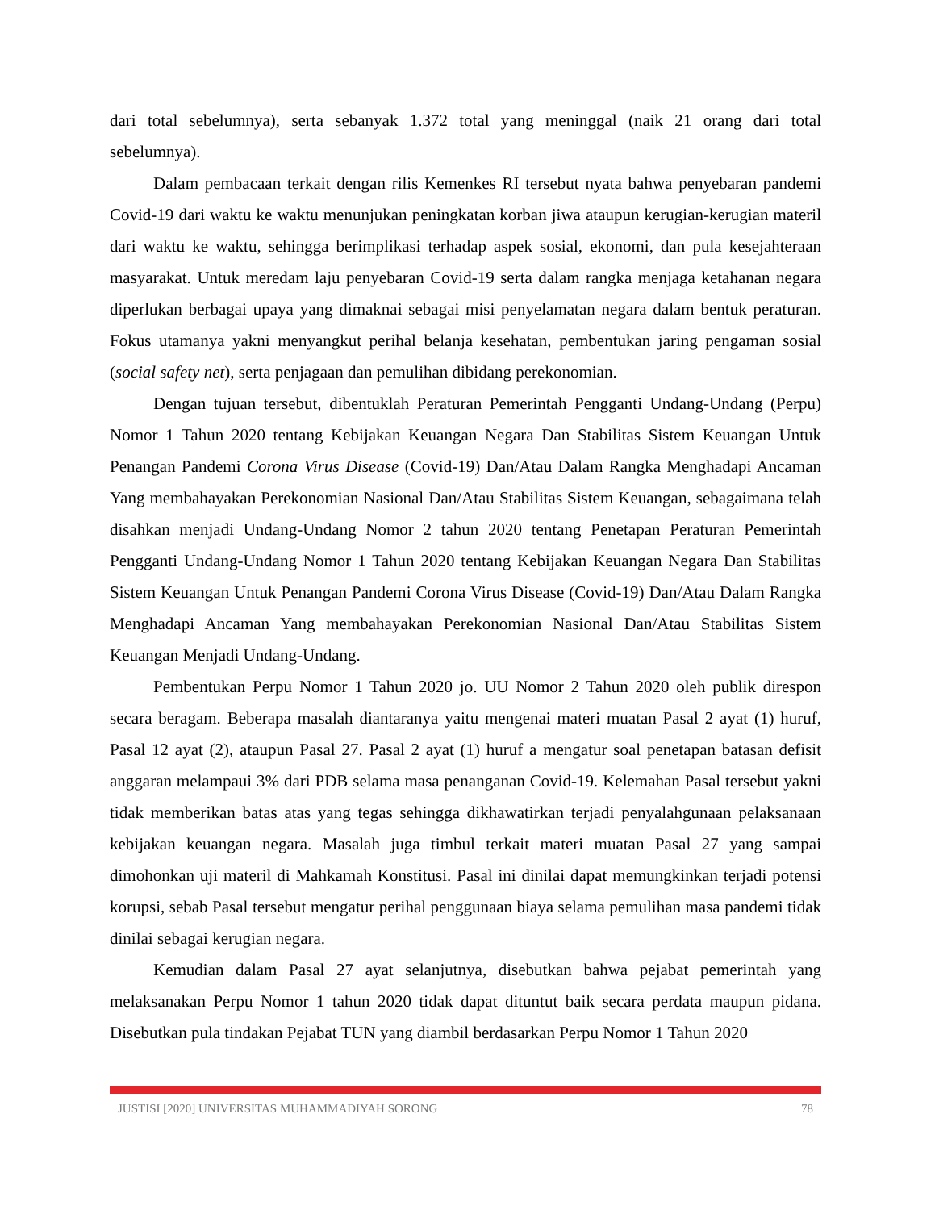dari total sebelumnya), serta sebanyak 1.372 total yang meninggal (naik 21 orang dari total sebelumnya).
Dalam pembacaan terkait dengan rilis Kemenkes RI tersebut nyata bahwa penyebaran pandemi Covid-19 dari waktu ke waktu menunjukan peningkatan korban jiwa ataupun kerugian-kerugian materil dari waktu ke waktu, sehingga berimplikasi terhadap aspek sosial, ekonomi, dan pula kesejahteraan masyarakat. Untuk meredam laju penyebaran Covid-19 serta dalam rangka menjaga ketahanan negara diperlukan berbagai upaya yang dimaknai sebagai misi penyelamatan negara dalam bentuk peraturan. Fokus utamanya yakni menyangkut perihal belanja kesehatan, pembentukan jaring pengaman sosial (social safety net), serta penjagaan dan pemulihan dibidang perekonomian.
Dengan tujuan tersebut, dibentuklah Peraturan Pemerintah Pengganti Undang-Undang (Perpu) Nomor 1 Tahun 2020 tentang Kebijakan Keuangan Negara Dan Stabilitas Sistem Keuangan Untuk Penangan Pandemi Corona Virus Disease (Covid-19) Dan/Atau Dalam Rangka Menghadapi Ancaman Yang membahayakan Perekonomian Nasional Dan/Atau Stabilitas Sistem Keuangan, sebagaimana telah disahkan menjadi Undang-Undang Nomor 2 tahun 2020 tentang Penetapan Peraturan Pemerintah Pengganti Undang-Undang Nomor 1 Tahun 2020 tentang Kebijakan Keuangan Negara Dan Stabilitas Sistem Keuangan Untuk Penangan Pandemi Corona Virus Disease (Covid-19) Dan/Atau Dalam Rangka Menghadapi Ancaman Yang membahayakan Perekonomian Nasional Dan/Atau Stabilitas Sistem Keuangan Menjadi Undang-Undang.
Pembentukan Perpu Nomor 1 Tahun 2020 jo. UU Nomor 2 Tahun 2020 oleh publik direspon secara beragam. Beberapa masalah diantaranya yaitu mengenai materi muatan Pasal 2 ayat (1) huruf, Pasal 12 ayat (2), ataupun Pasal 27. Pasal 2 ayat (1) huruf a mengatur soal penetapan batasan defisit anggaran melampaui 3% dari PDB selama masa penanganan Covid-19. Kelemahan Pasal tersebut yakni tidak memberikan batas atas yang tegas sehingga dikhawatirkan terjadi penyalahgunaan pelaksanaan kebijakan keuangan negara. Masalah juga timbul terkait materi muatan Pasal 27 yang sampai dimohonkan uji materil di Mahkamah Konstitusi. Pasal ini dinilai dapat memungkinkan terjadi potensi korupsi, sebab Pasal tersebut mengatur perihal penggunaan biaya selama pemulihan masa pandemi tidak dinilai sebagai kerugian negara.
Kemudian dalam Pasal 27 ayat selanjutnya, disebutkan bahwa pejabat pemerintah yang melaksanakan Perpu Nomor 1 tahun 2020 tidak dapat dituntut baik secara perdata maupun pidana. Disebutkan pula tindakan Pejabat TUN yang diambil berdasarkan Perpu Nomor 1 Tahun 2020
JUSTISI [2020] UNIVERSITAS MUHAMMADIYAH SORONG 78